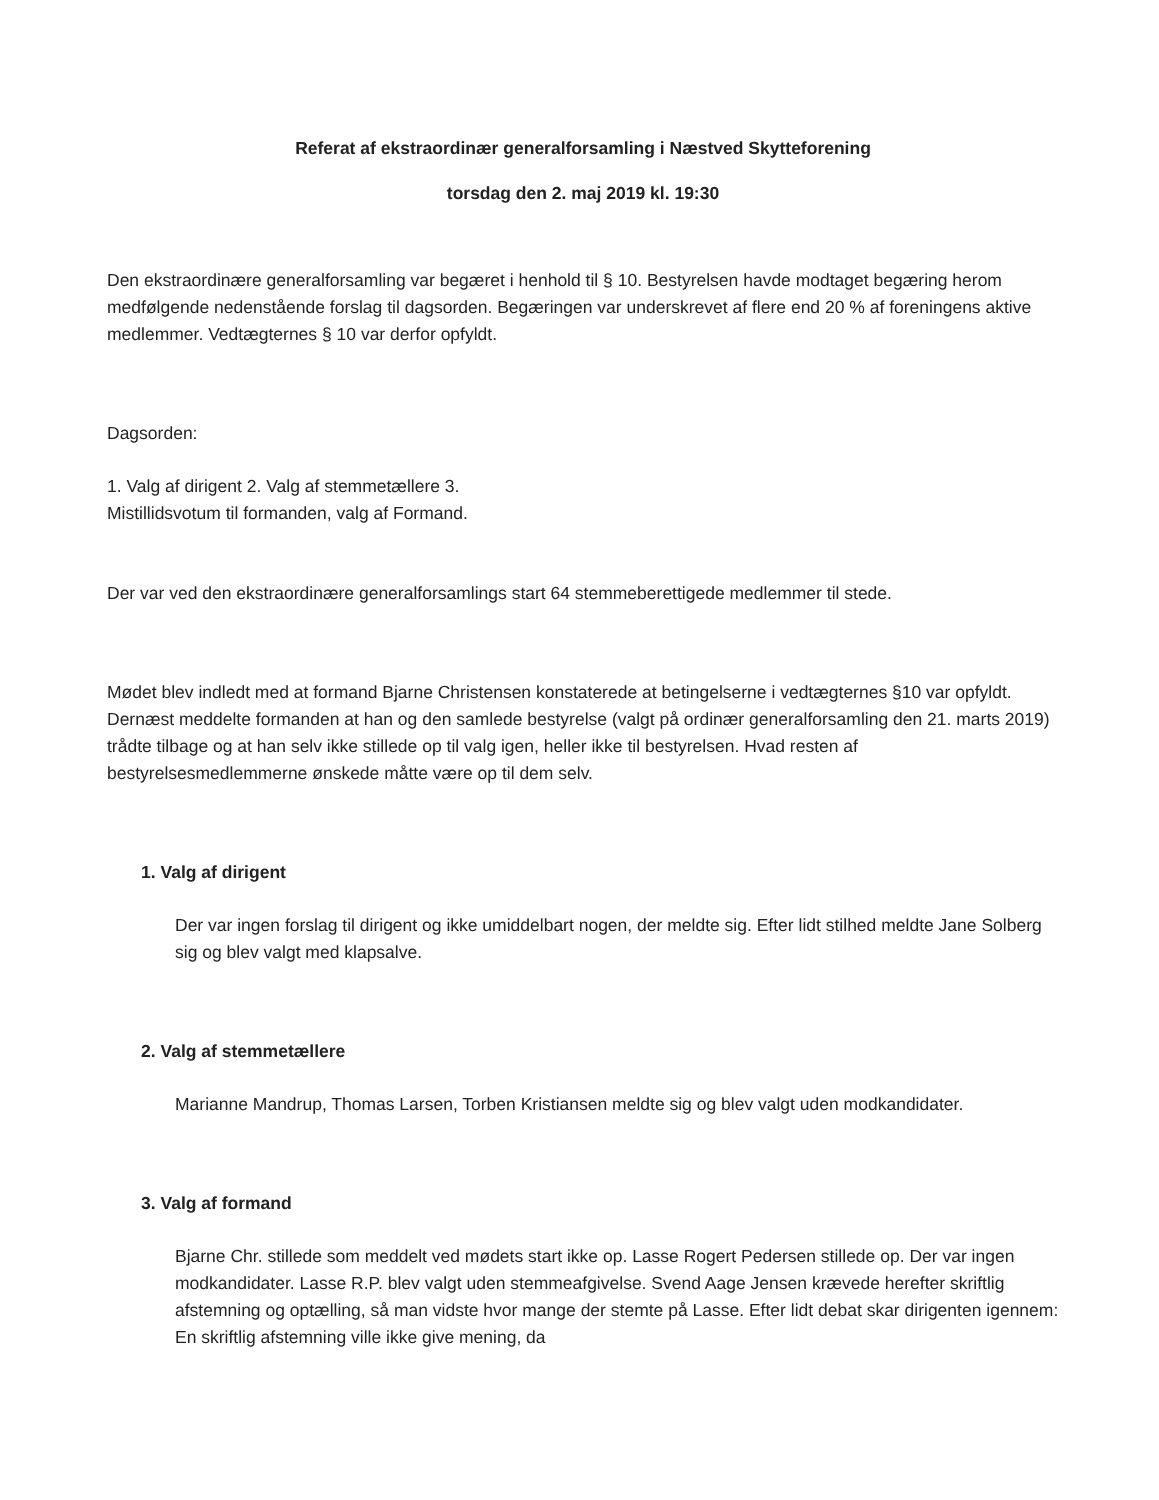Referat af ekstraordinær generalforsamling i Næstved Skytteforening
torsdag den 2. maj 2019 kl. 19:30
Den ekstraordinære generalforsamling var begæret i henhold til § 10. Bestyrelsen havde modtaget begæring herom medfølgende nedenstående forslag til dagsorden. Begæringen var underskrevet af flere end 20 % af foreningens aktive medlemmer. Vedtægternes § 10 var derfor opfyldt.
Dagsorden:
1. Valg af dirigent 2. Valg af stemmetællere 3.
Mistillidsvotum til formanden, valg af Formand.
Der var ved den ekstraordinære generalforsamlings start 64 stemmeberettigede medlemmer til stede.
Mødet blev indledt med at formand Bjarne Christensen konstaterede at betingelserne i vedtægternes §10 var opfyldt. Dernæst meddelte formanden at han og den samlede bestyrelse (valgt på ordinær generalforsamling den 21. marts 2019) trådte tilbage og at han selv ikke stillede op til valg igen, heller ikke til bestyrelsen. Hvad resten af bestyrelsesmedlemmerne ønskede måtte være op til dem selv.
1. Valg af dirigent
Der var ingen forslag til dirigent og ikke umiddelbart nogen, der meldte sig. Efter lidt stilhed meldte Jane Solberg sig og blev valgt med klapsalve.
2. Valg af stemmetællere
Marianne Mandrup, Thomas Larsen, Torben Kristiansen meldte sig og blev valgt uden modkandidater.
3. Valg af formand
Bjarne Chr. stillede som meddelt ved mødets start ikke op. Lasse Rogert Pedersen stillede op. Der var ingen modkandidater. Lasse R.P. blev valgt uden stemmeafgivelse. Svend Aage Jensen krævede herefter skriftlig afstemning og optælling, så man vidste hvor mange der stemte på Lasse. Efter lidt debat skar dirigenten igennem: En skriftlig afstemning ville ikke give mening, da